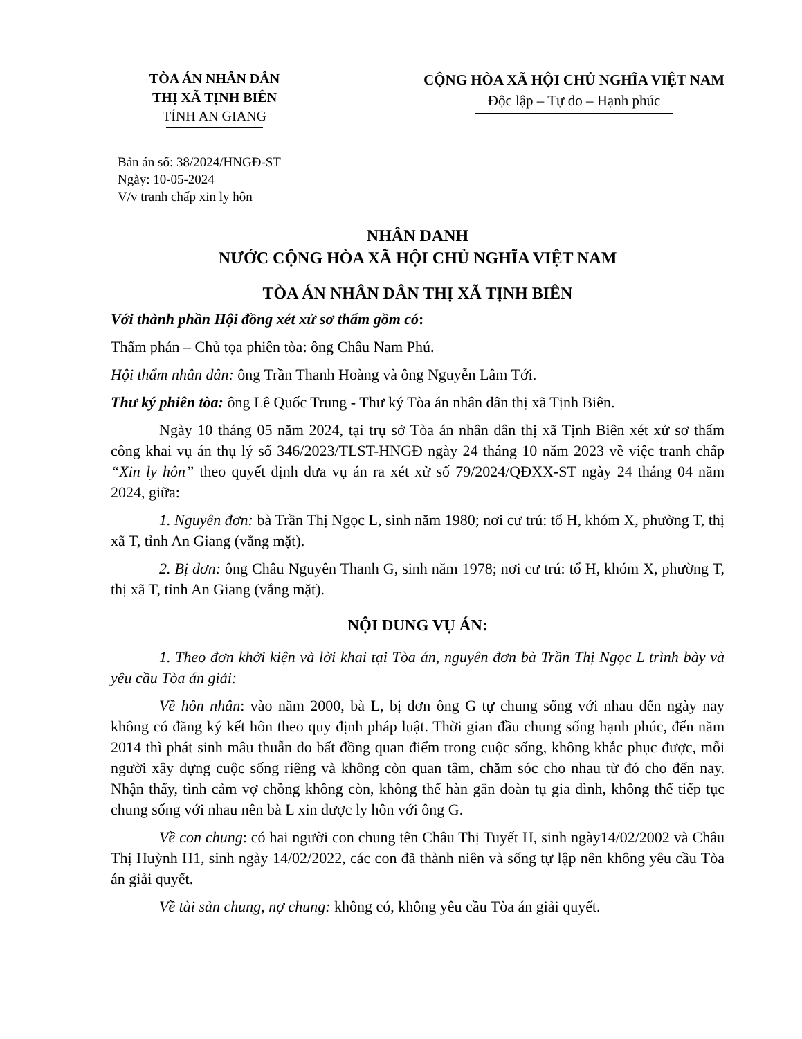TÒA ÁN NHÂN DÂN
THỊ XÃ TỊNH BIÊN
TỈNH AN GIANG
CỘNG HÒA XÃ HỘI CHỦ NGHĨA VIỆT NAM
Độc lập – Tự do – Hạnh phúc
Bản án số: 38/2024/HNGĐ-ST
Ngày: 10-05-2024
V/v tranh chấp xin ly hôn
NHÂN DANH
NƯỚC CỘNG HÒA XÃ HỘI CHỦ NGHĨA VIỆT NAM
TÒA ÁN NHÂN DÂN THỊ XÃ TỊNH BIÊN
Với thành phần Hội đồng xét xử sơ thẩm gồm có:
Thẩm phán – Chủ tọa phiên tòa: ông Châu Nam Phú.
Hội thẩm nhân dân: ông Trần Thanh Hoàng và ông Nguyễn Lâm Tới.
Thư ký phiên tòa: ông Lê Quốc Trung - Thư ký Tòa án nhân dân thị xã Tịnh Biên.
Ngày 10 tháng 05 năm 2024, tại trụ sở Tòa án nhân dân thị xã Tịnh Biên xét xử sơ thẩm công khai vụ án thụ lý số 346/2023/TLST-HNGĐ ngày 24 tháng 10 năm 2023 về việc tranh chấp “Xin ly hôn” theo quyết định đưa vụ án ra xét xử số 79/2024/QĐXX-ST ngày 24 tháng 04 năm 2024, giữa:
1. Nguyên đơn: bà Trần Thị Ngọc L, sinh năm 1980; nơi cư trú: tổ H, khóm X, phường T, thị xã T, tỉnh An Giang (vắng mặt).
2. Bị đơn: ông Châu Nguyên Thanh G, sinh năm 1978; nơi cư trú: tổ H, khóm X, phường T, thị xã T, tỉnh An Giang (vắng mặt).
NỘI DUNG VỤ ÁN:
1. Theo đơn khởi kiện và lời khai tại Tòa án, nguyên đơn bà Trần Thị Ngọc L trình bày và yêu cầu Tòa án giải:
Về hôn nhân: vào năm 2000, bà L, bị đơn ông G tự chung sống với nhau đến ngày nay không có đăng ký kết hôn theo quy định pháp luật. Thời gian đầu chung sống hạnh phúc, đến năm 2014 thì phát sinh mâu thuẫn do bất đồng quan điểm trong cuộc sống, không khắc phục được, mỗi người xây dựng cuộc sống riêng và không còn quan tâm, chăm sóc cho nhau từ đó cho đến nay. Nhận thấy, tình cảm vợ chồng không còn, không thể hàn gắn đoàn tụ gia đình, không thể tiếp tục chung sống với nhau nên bà L xin được ly hôn với ông G.
Về con chung: có hai người con chung tên Châu Thị Tuyết H, sinh ngày14/02/2002 và Châu Thị Huỳnh H1, sinh ngày 14/02/2022, các con đã thành niên và sống tự lập nên không yêu cầu Tòa án giải quyết.
Về tài sản chung, nợ chung: không có, không yêu cầu Tòa án giải quyết.